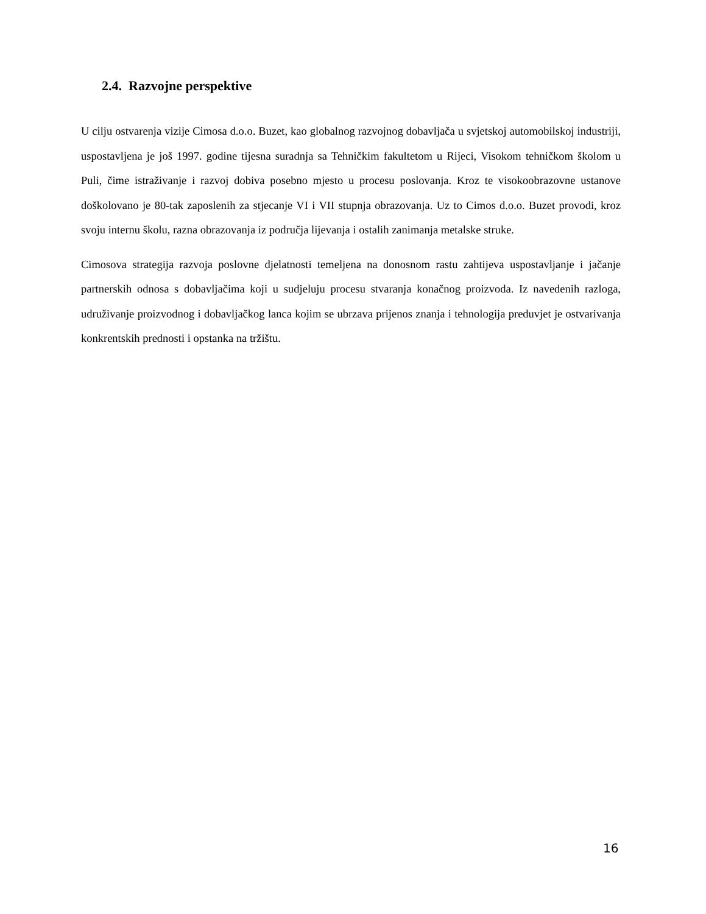2.4. Razvojne perspektive
U cilju ostvarenja vizije Cimosa d.o.o. Buzet, kao globalnog razvojnog dobavljača u svjetskoj automobilskoj industriji, uspostavljena je još 1997. godine tijesna suradnja sa Tehničkim fakultetom u Rijeci, Visokom tehničkom školom u Puli, čime istraživanje i razvoj dobiva posebno mjesto u procesu poslovanja. Kroz te visokoobrazovne ustanove doškolovano je 80-tak zaposlenih za stjecanje VI i VII stupnja obrazovanja. Uz to Cimos d.o.o. Buzet provodi, kroz svoju internu školu, razna obrazovanja iz područja lijevanja i ostalih zanimanja metalske struke.
Cimosova strategija razvoja poslovne djelatnosti temeljena na donosnom rastu zahtijeva uspostavljanje i jačanje partnerskih odnosa s dobavljačima koji u sudjeluju procesu stvaranja konačnog proizvoda. Iz navedenih razloga, udruživanje proizvodnog i dobavljačkog lanca kojim se ubrzava prijenos znanja i tehnologija preduvjet je ostvarivanja konkrentskih prednosti i opstanka na tržištu.
16